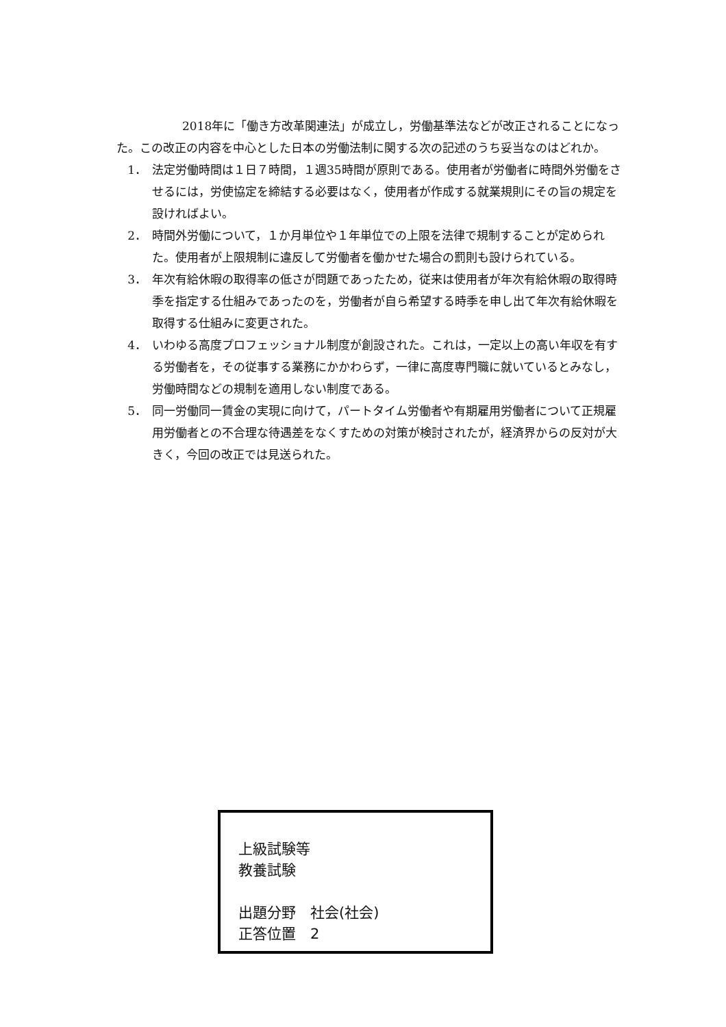2018年に「働き方改革関連法」が成立し，労働基準法などが改正されることになった。この改正の内容を中心とした日本の労働法制に関する次の記述のうち妥当なのはどれか。
1． 法定労働時間は１日７時間，１週35時間が原則である。使用者が労働者に時間外労働をさせるには，労使協定を締結する必要はなく，使用者が作成する就業規則にその旨の規定を設ければよい。
2． 時間外労働について，１か月単位や１年単位での上限を法律で規制することが定められた。使用者が上限規制に違反して労働者を働かせた場合の罰則も設けられている。
3． 年次有給休暇の取得率の低さが問題であったため，従来は使用者が年次有給休暇の取得時季を指定する仕組みであったのを，労働者が自ら希望する時季を申し出て年次有給休暇を取得する仕組みに変更された。
4． いわゆる高度プロフェッショナル制度が創設された。これは，一定以上の高い年収を有する労働者を，その従事する業務にかかわらず，一律に高度専門職に就いているとみなし，労働時間などの規制を適用しない制度である。
5． 同一労働同一賃金の実現に向けて，パートタイム労働者や有期雇用労働者について正規雇用労働者との不合理な待遇差をなくすための対策が検討されたが，経済界からの反対が大きく，今回の改正では見送られた。
上級試験等
教養試験
出題分野　社会(社会)
正答位置　2